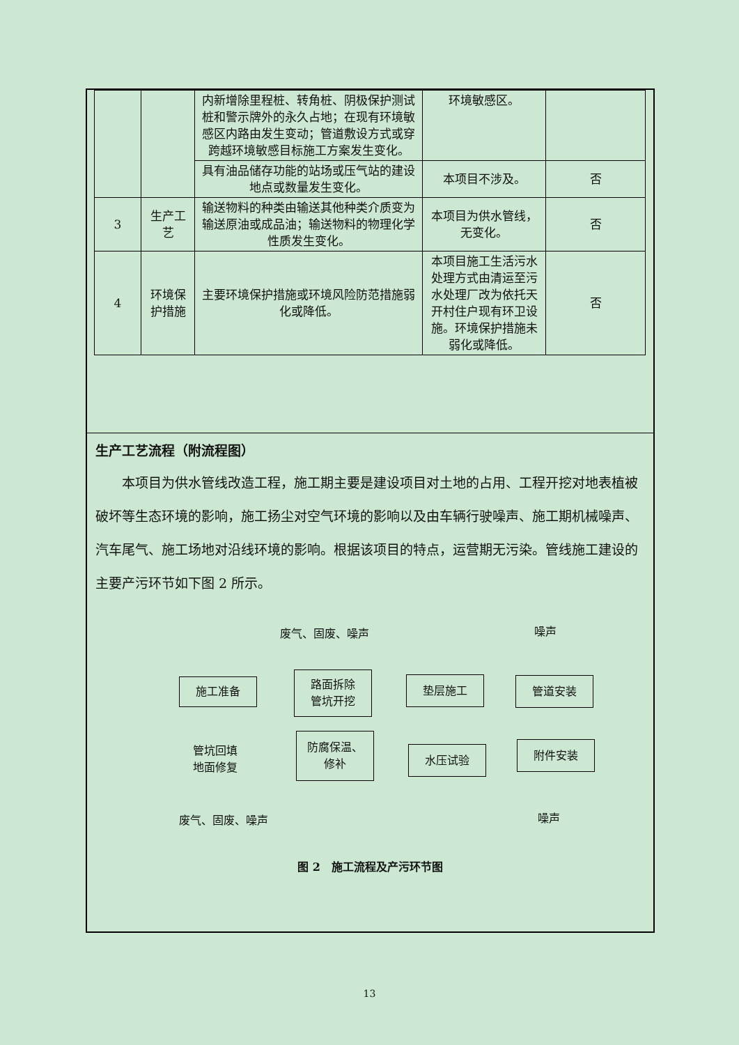| | | 内新增除里程桩、转角桩、阴极保护测试桩和警示牌外的永久占地；在现有环境敏感区内路由发生变动；管道敷设方式或穿跨越环境敏感目标施工方案发生变化。 | 环境敏感区。 | |
| | | 具有油品储存功能的站场或压气站的建设地点或数量发生变化。 | 本项目不涉及。 | 否 |
| 3 | 生产工艺 | 输送物料的种类由输送其他种类介质变为输送原油或成品油；输送物料的物理化学性质发生变化。 | 本项目为供水管线，无变化。 | 否 |
| 4 | 环境保护措施 | 主要环境保护措施或环境风险防范措施弱化或降低。 | 本项目施工生活污水处理方式由清运至污水处理厂改为依托天开村住户现有环卫设施。环境保护措施未弱化或降低。 | 否 |
生产工艺流程（附流程图）
本项目为供水管线改造工程，施工期主要是建设项目对土地的占用、工程开挖对地表植被破坏等生态环境的影响，施工扬尘对空气环境的影响以及由车辆行驶噪声、施工期机械噪声、汽车尾气、施工场地对沿线环境的影响。根据该项目的特点，运营期无污染。管线施工建设的主要产污环节如下图 2 所示。
废气、固废、噪声 噪声
施工准备
路面拆除
管坑开挖
垫层施工 管道安装
附件安装
水压试验
防腐保温、
修补
管坑回填
地面修复
废气、固废、噪声 噪声
图 2　施工流程及产污环节图
13